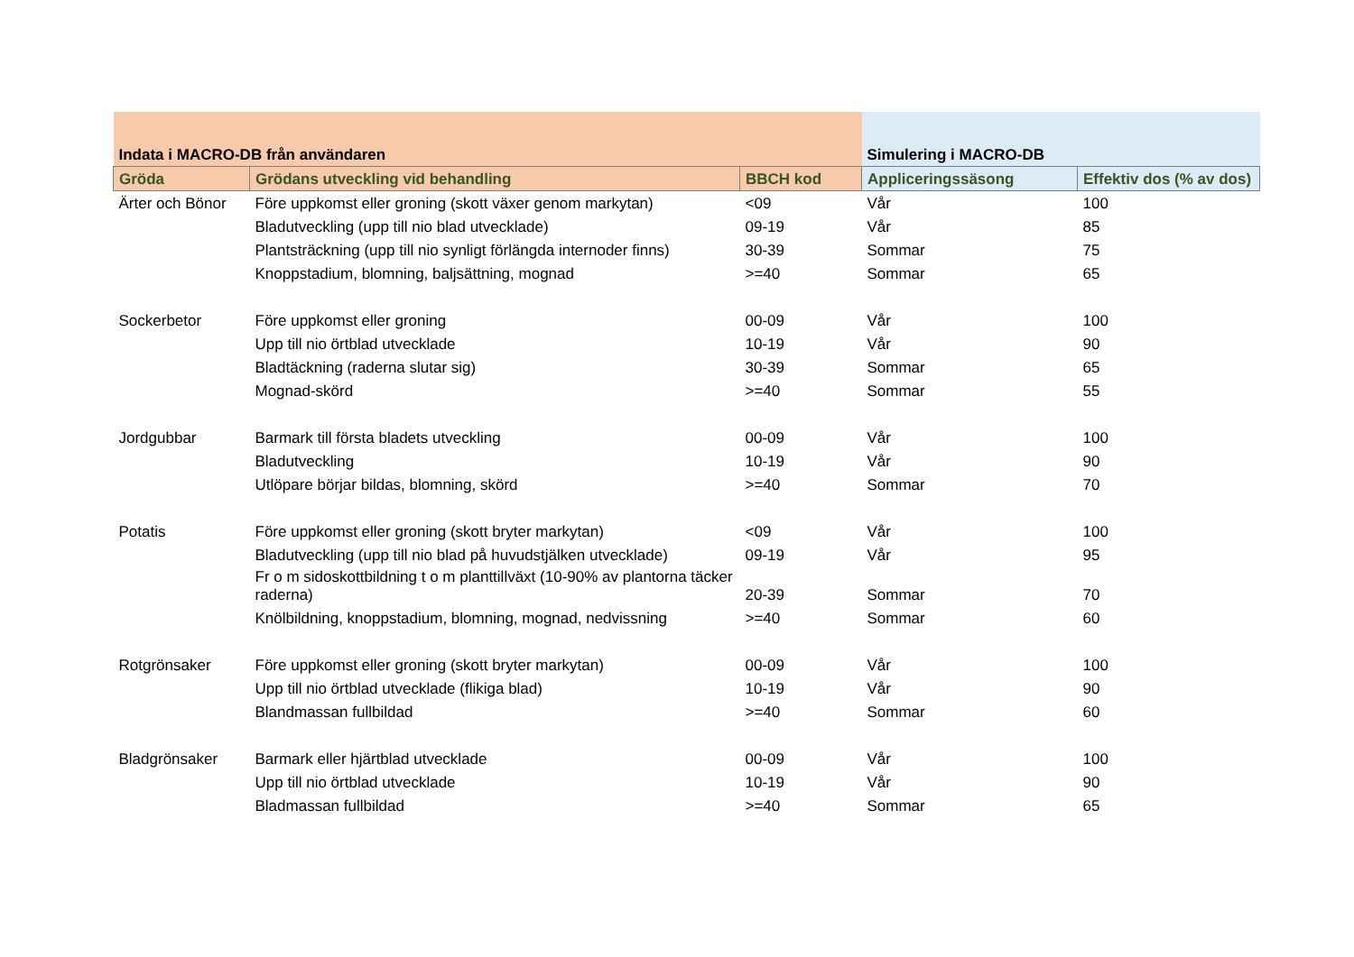| Indata i MACRO-DB från användaren | | | Simulering i MACRO-DB | |
| --- | --- | --- | --- | --- |
| Gröda | Grödans utveckling vid behandling | BBCH kod | Appliceringssäsong | Effektiv dos (% av dos) |
| Ärter och Bönor | Före uppkomst eller groning (skott växer genom markytan) | <09 | Vår | 100 |
| | Bladutveckling (upp till nio blad utvecklade) | 09-19 | Vår | 85 |
| | Plantsträckning (upp till nio synligt förlängda internoder finns) | 30-39 | Sommar | 75 |
| | Knoppstadium, blomning, baljsättning, mognad | >=40 | Sommar | 65 |
| Sockerbetor | Före uppkomst eller groning | 00-09 | Vår | 100 |
| | Upp till nio örtblad utvecklade | 10-19 | Vår | 90 |
| | Bladtäckning (raderna slutar sig) | 30-39 | Sommar | 65 |
| | Mognad-skörd | >=40 | Sommar | 55 |
| Jordgubbar | Barmark till första bladets utveckling | 00-09 | Vår | 100 |
| | Bladutveckling | 10-19 | Vår | 90 |
| | Utlöpare börjar bildas, blomning, skörd | >=40 | Sommar | 70 |
| Potatis | Före uppkomst eller groning (skott bryter markytan) | <09 | Vår | 100 |
| | Bladutveckling (upp till nio blad på huvudstjälken utvecklade) | 09-19 | Vår | 95 |
| | Fr o m sidoskottbildning t o m planttillväxt (10-90% av plantorna täcker raderna) | 20-39 | Sommar | 70 |
| | Knölbildning, knoppstadium, blomning, mognad, nedvissning | >=40 | Sommar | 60 |
| Rotgrönsaker | Före uppkomst eller groning (skott bryter markytan) | 00-09 | Vår | 100 |
| | Upp till nio örtblad utvecklade (flikiga blad) | 10-19 | Vår | 90 |
| | Blandmassan fullbildad | >=40 | Sommar | 60 |
| Bladgrönsaker | Barmark eller hjärtblad utvecklade | 00-09 | Vår | 100 |
| | Upp till nio örtblad utvecklade | 10-19 | Vår | 90 |
| | Bladmassan fullbildad | >=40 | Sommar | 65 |